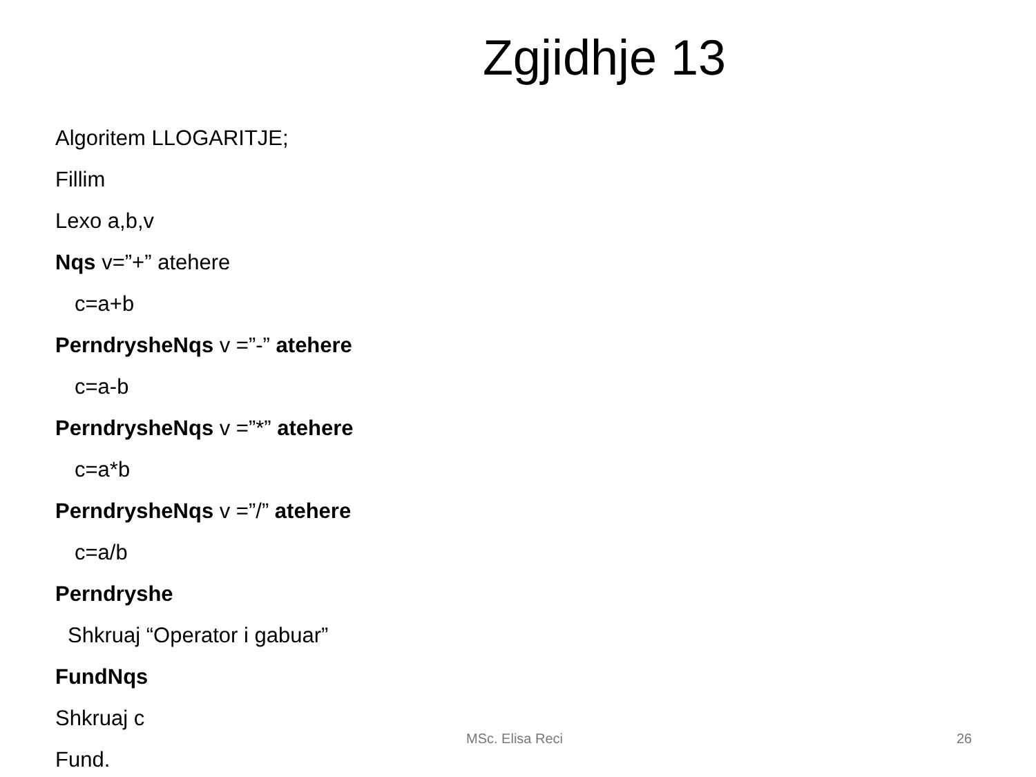Zgjidhje 13
Algoritem LLOGARITJE;
Fillim
Lexo a,b,v
Nqs v=”+” atehere
c=a+b
PerndrysheNqs v =”-” atehere
c=a-b
PerndrysheNqs v =”*” atehere
c=a*b
PerndrysheNqs v =”/” atehere
c=a/b
Perndryshe
Shkruaj “Operator i gabuar”
FundNqs
Shkruaj c
Fund.
MSc. Elisa Reci 26